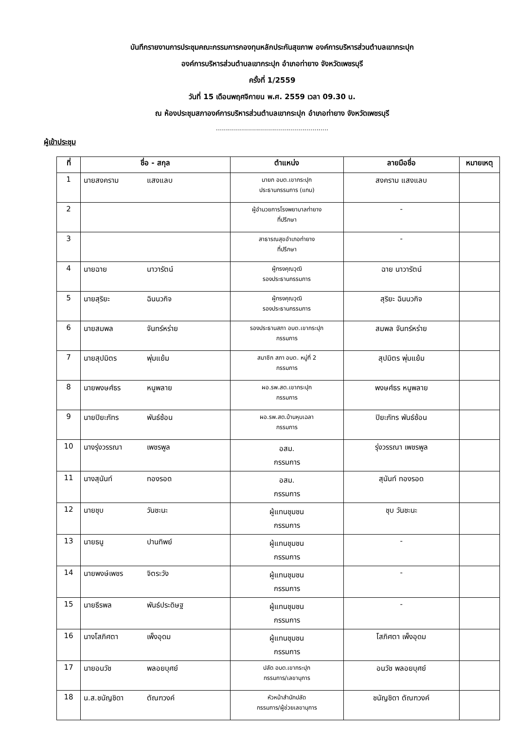บันทึกรายงานการประชุมคณะกรรมการกองทุนหลักประกันสุขภาพ องค์การบริหารส่วนตำบลเขากระปุก
องค์การบริหารส่วนตำบลเขากระปุก อำเภอท่ายาง จังหวัดเพชรบุรี
ครั้งที่ 1/2559
วันที่ 15 เดือนพฤศจิกายน พ.ศ. 2559 เวลา 09.30 น.
ณ ห้องประชุมสภาองค์การบริหารส่วนตำบลเขากระปุก อำเภอท่ายาง จังหวัดเพชรบุรี
........................................................
ผู้เข้าประชุม
| ที่ | ชื่อ - สกุล | ตำแหน่ง | ลายมือชื่อ | หมายเหตุ |
| --- | --- | --- | --- | --- |
| 1 | นายสงคราม แสงแลบ | นายก อบต.เขากระปุก ประธานกรรมการ (แทน) | สงคราม แสงแลบ | |
| 2 | | ผู้อำนวยการโรงพยาบาลท่ายาง ที่ปรึกษา | - | |
| 3 | | สาธารณสุขอำเภอท่ายาง ที่ปรึกษา | - | |
| 4 | นายฉาย นาวารัตน์ | ผู้ทรงคุณวุฒิ รองประธานกรรมการ | ฉาย นาวารัตน์ | |
| 5 | นายสุริยะ ฉินนวกิจ | ผู้ทรงคุณวุฒิ รองประธานกรรมการ | สุริยะ ฉินนวกิจ | |
| 6 | นายสมพล จันทร์หร่าย | รองประธานสภา อบต.เขากระปุก กรรมการ | สมพล จันทร์หร่าย | |
| 7 | นายสุปมิตร พุ่มแย้ม | สมาชิก สภา อบต. หมู่ที่ 2 กรรมการ | สุปมิตร พุ่มแย้ม | |
| 8 | นายพงษศ์ธร หนูพลาย | ผอ.รพ.สต.เขากระปุก กรรมการ | พงษศ์ธร หนูพลาย | |
| 9 | นายปิยะภัทร พันธ์ซ้อน | ผอ.รพ.สต.บ้านหุบเฉลา กรรมการ | ปิยะภัทร พันธ์ซ้อน | |
| 10 | นางรุ่งวรรณา เพชรพูล | อสม. กรรมการ | รุ่งวรรณา เพชรพูล | |
| 11 | นางสุนันท์ ทองรอด | อสม. กรรมการ | สุนันท์ ทองรอด | |
| 12 | นายชุบ วันชะนะ | ผู้แทนชุมชน กรรมการ | ชุบ วันชะนะ | |
| 13 | นายธนู ปานทิพย์ | ผู้แทนชุมชน กรรมการ | - | |
| 14 | นายพงษ์เพชร จิตระวัง | ผู้แทนชุมชน กรรมการ | - | |
| 15 | นายธีรพล พันธ์ประดิษฐ | ผู้แทนชุมชน กรรมการ | - | |
| 16 | นางโสภิศตา เพ็งอุดม | ผู้แทนชุมชน กรรมการ | โสภิศตา เพ็งอุดม | |
| 17 | นายอนวัช พลอยบุศย์ | ปลัด อบต.เขากระปุก กรรมการ/เลขานุการ | อนวัช พลอยบุศย์ | |
| 18 | น.ส.ชนัญชิดา ตัณฑวงค์ | หัวหน้าสำนักปลัด กรรมการ/ผู้ช่วยเลขานุการ | ชนัญชิดา ตัณฑวงค์ | |